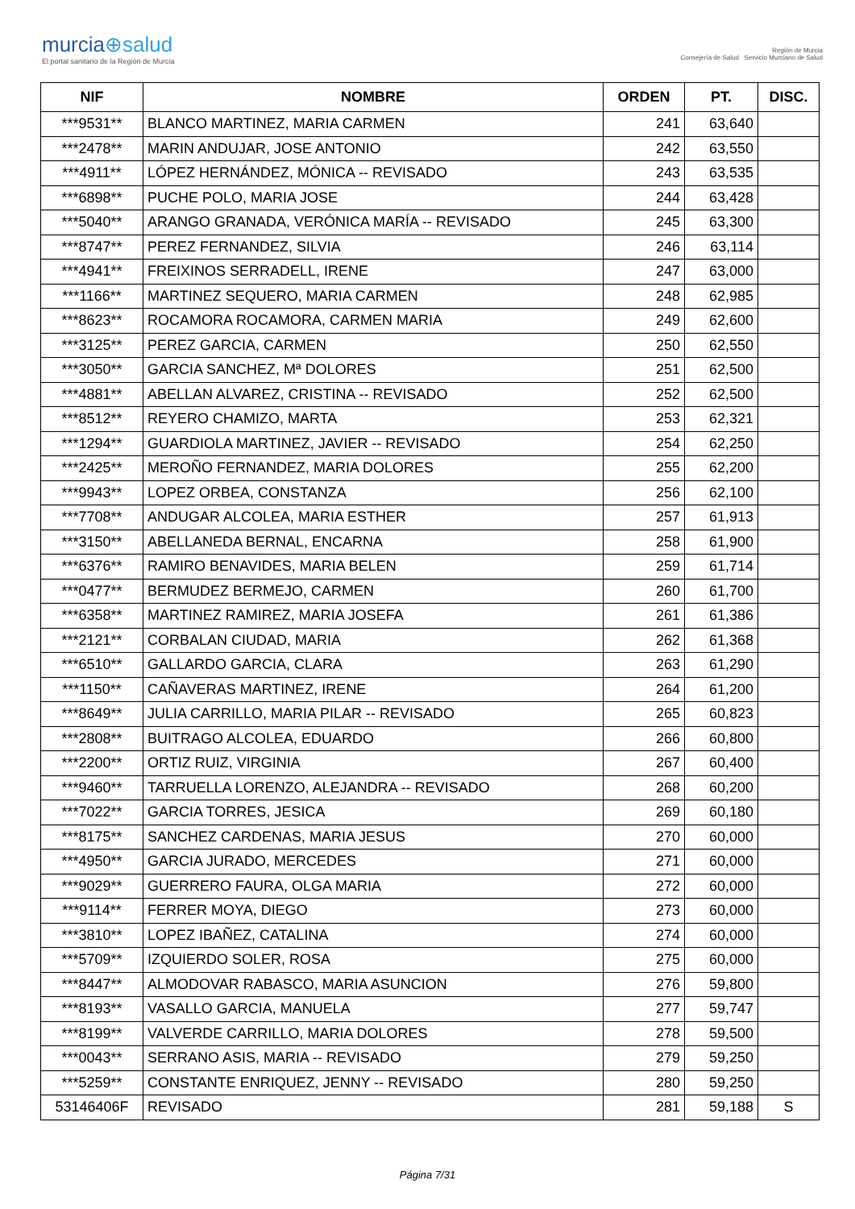murcia⊕salud
El portal sanitario de la Región de Murcia
Región de Murcia
Consejería de Salud Servicio Murciano de Salud
| NIF | NOMBRE | ORDEN | PT. | DISC. |
| --- | --- | --- | --- | --- |
| ***9531** | BLANCO MARTINEZ, MARIA CARMEN | 241 | 63,640 | |
| ***2478** | MARIN ANDUJAR, JOSE ANTONIO | 242 | 63,550 | |
| ***4911** | LÓPEZ HERNÁNDEZ, MÓNICA -- REVISADO | 243 | 63,535 | |
| ***6898** | PUCHE POLO, MARIA JOSE | 244 | 63,428 | |
| ***5040** | ARANGO GRANADA, VERÓNICA MARÍA -- REVISADO | 245 | 63,300 | |
| ***8747** | PEREZ FERNANDEZ, SILVIA | 246 | 63,114 | |
| ***4941** | FREIXINOS SERRADELL, IRENE | 247 | 63,000 | |
| ***1166** | MARTINEZ SEQUERO, MARIA CARMEN | 248 | 62,985 | |
| ***8623** | ROCAMORA ROCAMORA, CARMEN MARIA | 249 | 62,600 | |
| ***3125** | PEREZ GARCIA, CARMEN | 250 | 62,550 | |
| ***3050** | GARCIA SANCHEZ, Mª DOLORES | 251 | 62,500 | |
| ***4881** | ABELLAN ALVAREZ, CRISTINA -- REVISADO | 252 | 62,500 | |
| ***8512** | REYERO CHAMIZO, MARTA | 253 | 62,321 | |
| ***1294** | GUARDIOLA MARTINEZ, JAVIER -- REVISADO | 254 | 62,250 | |
| ***2425** | MEROÑO FERNANDEZ, MARIA DOLORES | 255 | 62,200 | |
| ***9943** | LOPEZ ORBEA, CONSTANZA | 256 | 62,100 | |
| ***7708** | ANDUGAR ALCOLEA, MARIA ESTHER | 257 | 61,913 | |
| ***3150** | ABELLANEDA BERNAL, ENCARNA | 258 | 61,900 | |
| ***6376** | RAMIRO BENAVIDES, MARIA BELEN | 259 | 61,714 | |
| ***0477** | BERMUDEZ BERMEJO, CARMEN | 260 | 61,700 | |
| ***6358** | MARTINEZ RAMIREZ, MARIA JOSEFA | 261 | 61,386 | |
| ***2121** | CORBALAN CIUDAD, MARIA | 262 | 61,368 | |
| ***6510** | GALLARDO GARCIA, CLARA | 263 | 61,290 | |
| ***1150** | CAÑAVERAS MARTINEZ, IRENE | 264 | 61,200 | |
| ***8649** | JULIA CARRILLO, MARIA PILAR -- REVISADO | 265 | 60,823 | |
| ***2808** | BUITRAGO ALCOLEA, EDUARDO | 266 | 60,800 | |
| ***2200** | ORTIZ RUIZ, VIRGINIA | 267 | 60,400 | |
| ***9460** | TARRUELLA LORENZO, ALEJANDRA -- REVISADO | 268 | 60,200 | |
| ***7022** | GARCIA TORRES, JESICA | 269 | 60,180 | |
| ***8175** | SANCHEZ CARDENAS, MARIA JESUS | 270 | 60,000 | |
| ***4950** | GARCIA JURADO, MERCEDES | 271 | 60,000 | |
| ***9029** | GUERRERO FAURA, OLGA MARIA | 272 | 60,000 | |
| ***9114** | FERRER MOYA, DIEGO | 273 | 60,000 | |
| ***3810** | LOPEZ IBAÑEZ, CATALINA | 274 | 60,000 | |
| ***5709** | IZQUIERDO SOLER, ROSA | 275 | 60,000 | |
| ***8447** | ALMODOVAR RABASCO, MARIA ASUNCION | 276 | 59,800 | |
| ***8193** | VASALLO GARCIA, MANUELA | 277 | 59,747 | |
| ***8199** | VALVERDE CARRILLO, MARIA DOLORES | 278 | 59,500 | |
| ***0043** | SERRANO ASIS, MARIA -- REVISADO | 279 | 59,250 | |
| ***5259** | CONSTANTE ENRIQUEZ, JENNY -- REVISADO | 280 | 59,250 | |
| 53146406F | REVISADO | 281 | 59,188 | S |
Página 7/31